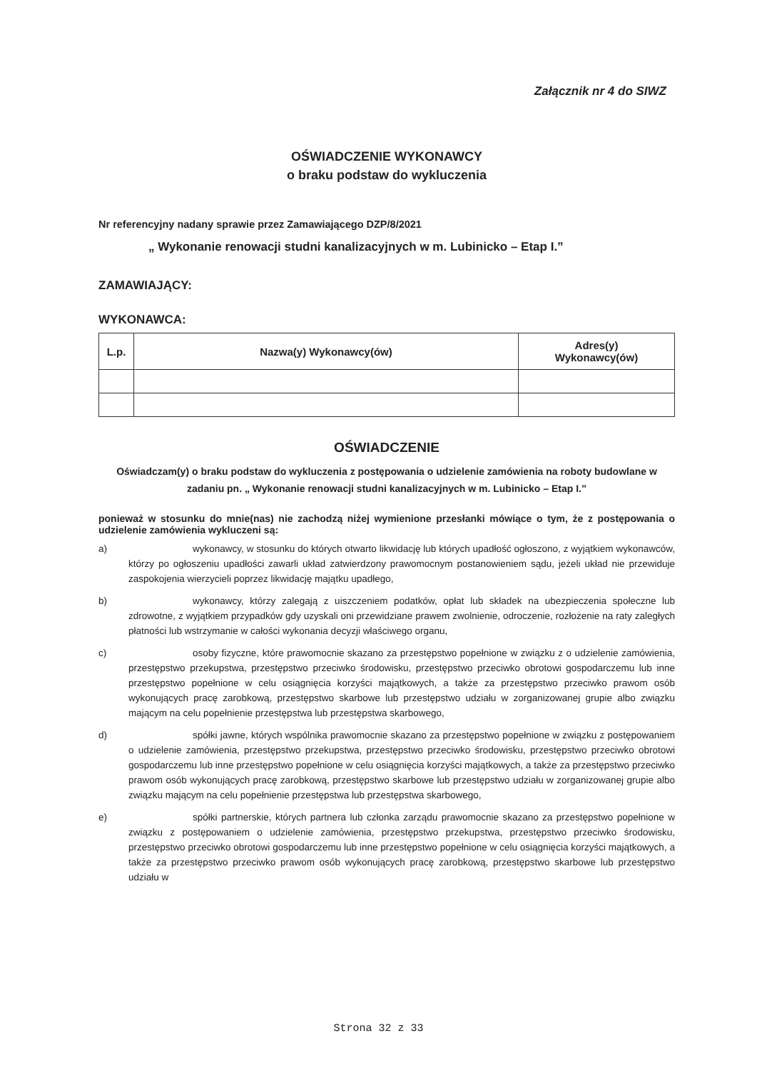Załącznik nr 4 do SIWZ
OŚWIADCZENIE WYKONAWCY
o braku podstaw do wykluczenia
Nr referencyjny nadany sprawie przez Zamawiającego DZP/8/2021
„ Wykonanie renowacji studni kanalizacyjnych w m. Lubinicko – Etap I.”
ZAMAWIAJĄCY:
WYKONAWCA:
| L.p. | Nazwa(y) Wykonawcy(ów) | Adres(y) Wykonawcy(ów) |
| --- | --- | --- |
OŚWIADCZENIE
Oświadczam(y) o braku podstaw do wykluczenia z postępowania o udzielenie zamówienia na roboty budowlane w zadaniu pn. „ Wykonanie renowacji studni kanalizacyjnych w m. Lubinicko – Etap I.”
ponieważ w stosunku do mnie(nas) nie zachodzą niżej wymienione przesłanki mówiące o tym, że z postępowania o udzielenie zamówienia wykluczeni są:
a) wykonawcy, w stosunku do których otwarto likwidację lub których upadłość ogłoszono, z wyjątkiem wykonawców, którzy po ogłoszeniu upadłości zawarli układ zatwierdzony prawomocnym postanowieniem sądu, jeżeli układ nie przewiduje zaspokojenia wierzycieli poprzez likwidację majątku upadłego,
b) wykonawcy, którzy zalegają z uiszczeniem podatków, opłat lub składek na ubezpieczenia społeczne lub zdrowotne, z wyjątkiem przypadków gdy uzyskali oni przewidziane prawem zwolnienie, odroczenie, rozłożenie na raty zaległych płatności lub wstrzymanie w całości wykonania decyzji właściwego organu,
c) osoby fizyczne, które prawomocnie skazano za przestępstwo popełnione w związku z o udzielenie zamówienia, przestępstwo przekupstwa, przestępstwo przeciwko środowisku, przestępstwo przeciwko obrotowi gospodarczemu lub inne przestępstwo popełnione w celu osiągnięcia korzyści majątkowych, a także za przestępstwo przeciwko prawom osób wykonujących pracę zarobkową, przestępstwo skarbowe lub przestępstwo udziału w zorganizowanej grupie albo związku mającym na celu popełnienie przestępstwa lub przestępstwa skarbowego,
d) spółki jawne, których wspólnika prawomocnie skazano za przestępstwo popełnione w związku z postępowaniem o udzielenie zamówienia, przestępstwo przekupstwa, przestępstwo przeciwko środowisku, przestępstwo przeciwko obrotowi gospodarczemu lub inne przestępstwo popełnione w celu osiągnięcia korzyści majątkowych, a także za przestępstwo przeciwko prawom osób wykonujących pracę zarobkową, przestępstwo skarbowe lub przestępstwo udziału w zorganizowanej grupie albo związku mającym na celu popełnienie przestępstwa lub przestępstwa skarbowego,
e) spółki partnerskie, których partnera lub członka zarządu prawomocnie skazano za przestępstwo popełnione w związku z postępowaniem o udzielenie zamówienia, przestępstwo przekupstwa, przestępstwo przeciwko środowisku, przestępstwo przeciwko obrotowi gospodarczemu lub inne przestępstwo popełnione w celu osiągnięcia korzyści majątkowych, a także za przestępstwo przeciwko prawom osób wykonujących pracę zarobkową, przestępstwo skarbowe lub przestępstwo udziału w
Strona 32 z 33